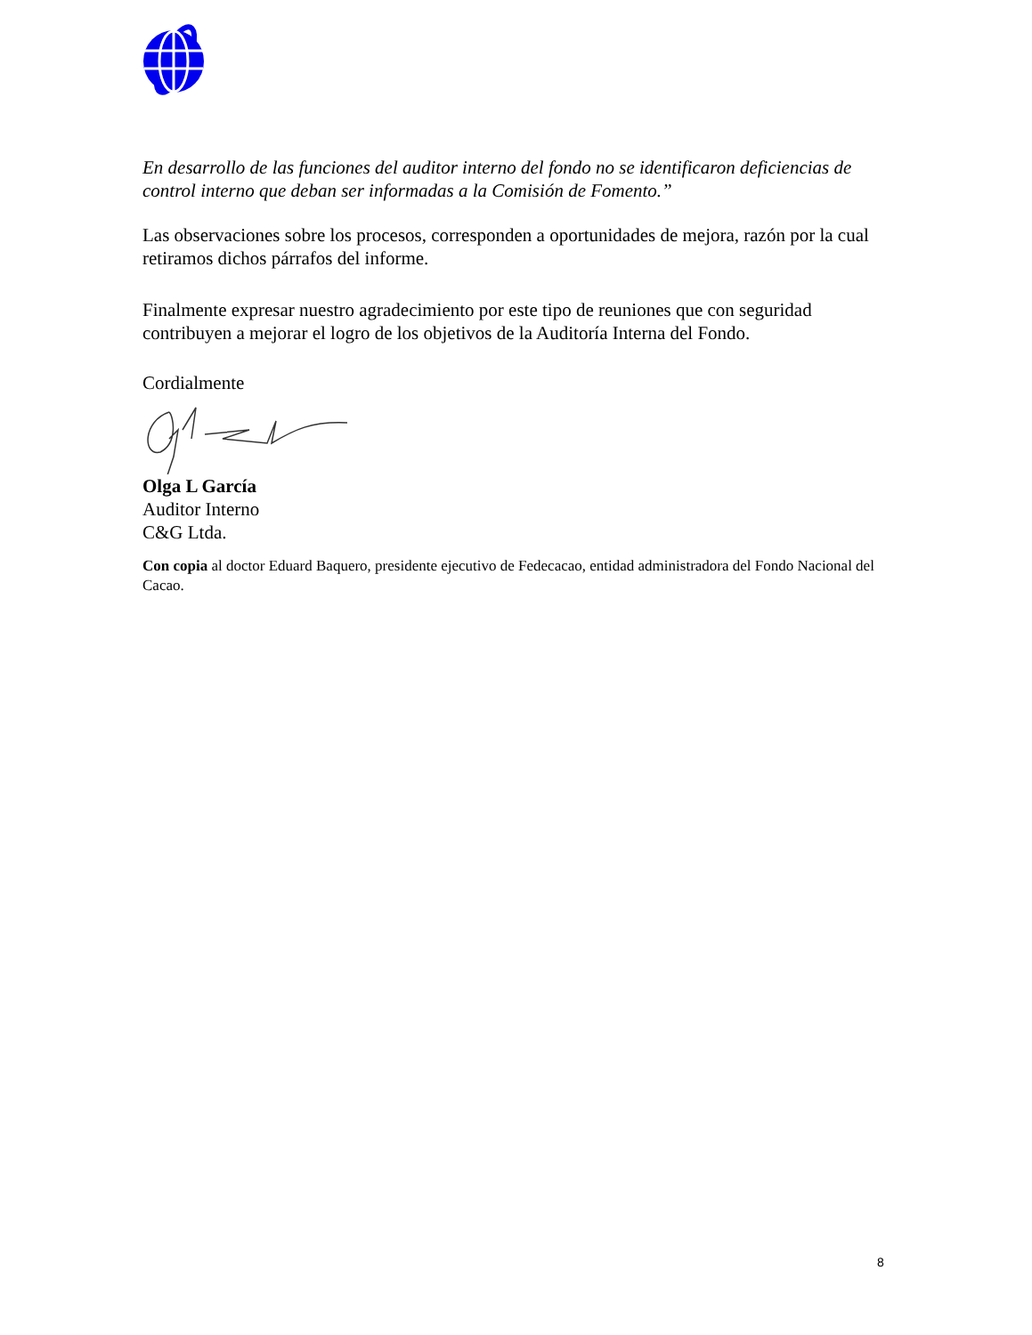En desarrollo de las funciones del auditor interno del fondo no se identificaron deficiencias de control interno que deban ser informadas a la Comisión de Fomento.”
Las observaciones sobre los procesos, corresponden a oportunidades de mejora, razón por la cual retiramos dichos párrafos del informe.
Finalmente expresar nuestro agradecimiento por este tipo de reuniones que con seguridad contribuyen a mejorar el logro de los objetivos de la Auditoría Interna del Fondo.
Cordialmente
Olga L García
Auditor Interno
C&G Ltda.
Con copia al doctor Eduard Baquero, presidente ejecutivo de Fedecacao, entidad administradora del Fondo Nacional del Cacao.
8